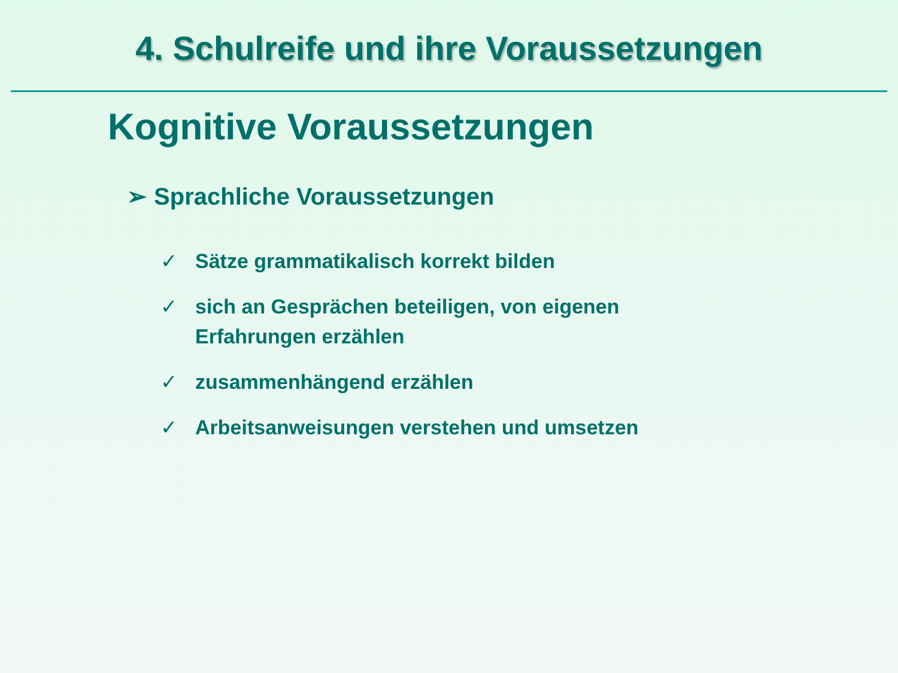4. Schulreife und ihre Voraussetzungen
Kognitive Voraussetzungen
➢ Sprachliche Voraussetzungen
✓ Sätze grammatikalisch korrekt bilden
✓ sich an Gesprächen beteiligen, von eigenen Erfahrungen erzählen
✓ zusammenhängend erzählen
✓ Arbeitsanweisungen verstehen und umsetzen